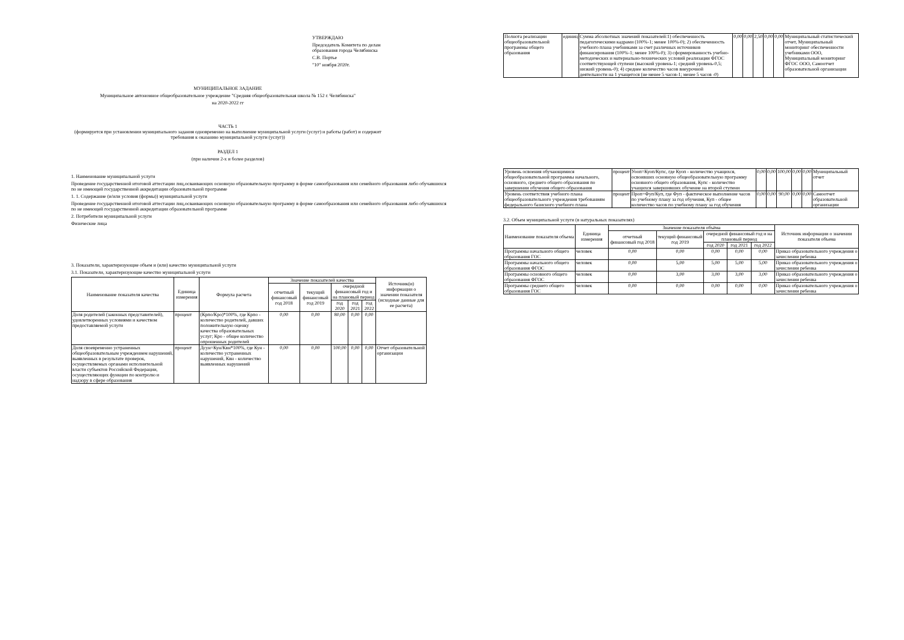УТВЕРЖДАЮ
Председатель Комитета по делам
образования города Челябинска
С.В. Портье
"10" ноября 2020г.
МУНИЦИПАЛЬНОЕ ЗАДАНИЕ
Муниципальное автономное общеобразовательное учреждение "Средняя общеобразовательная школа № 152 г. Челябинска"
на 2020-2022 гг
ЧАСТЬ 1
(формируется при установлении муниципального задания одновременно на выполнение муниципальной услуги (услуг) и работы (работ) и содержит требования к оказанию муниципальной услуги (услуг))
РАЗДЕЛ 1
(при наличии 2-х и более разделов)
1. Наименование муниципальной услуги
Проведение государственной итоговой аттестации лиц,осваивающих основную образовательную программу в форме самообразования или семейного образования либо обучавшихся по не имеющей государственной аккредитации образовательной программе
1. 1. Содержание (и/или условия (формы)) муниципальной услуги
Проведение государственной итоговой аттестации лиц,осваивающих основную образовательную программу в форме самообразования или семейного образования либо обучавшихся по не имеющей государственной аккредитации образовательной программе
2. Потребители муниципальной услуги
Физические лица
3. Показатели, характеризующие объем и (или) качество муниципальной услуги
3.1. Показатели, характеризующие качество муниципальной услуги
| Наименование показателя качества | Единица измерения | Формула расчета | Значение показателей качества | | | | | Источник(и) информации о значении показателя (исходные данные для ее расчета) |
| --- | --- | --- | --- | --- | --- | --- | --- | --- |
| | | | отчетный финансовый год 2018 | текущий финансовый год 2019 | очередной финансовый год и на плановый период | | | |
| | | | | | год 2020 | год 2021 | год 2022 | |
| Доля родителей (законных представителей), удовлетворенных условиями и качеством предоставляемой услуги | процент | (Крпо/Кро)*100%, где Крпо - количество родителей, давших положительную оценку качества образовательных услуг; Кро - общее количество опрошенных родителей | 0,00 | 0,00 | 80,00 | 0,00 | 0,00 | |
| Доля своевременно устраненных общеобразовательным учреждением нарушений, выявленных в результате проверок, осуществляемых органами исполнительной власти субъектов Российской Федерации, осуществляющих функции по контролю и надзору в сфере образования | процент | Дсун=Кун/Квн*100%, где Кун - количество устраненных нарушений, Квн - количество выявленных нарушений | 0,00 | 0,00 | 100,00 | 0,00 | 0,00 | Отчет образовательной организации |
| Полнота реализации общеобразовательной программы общего образования | единиц | Сумма абсолютных значений показателей:1) обеспеченность педагогическими кадрами (100%-1; менее 100%-0); 2) обеспеченность учебного плана учебниками за счет различных источников финансирования (100%-1; менее 100%-0); 3) сформированность учебно-методических и материально-технических условий реализации ФГОС соответствующей ступени (высокий уровень-1; средний уровень-0,5; низкий уровень-0); 4) среднее количество часов внеурочной деятельности на 1 учащегося (не менее 5 часов-1; менее 5 часов -0) | 0,00 | 0,00 | 2,50 | 0,00 | 0,00 | Муниципальный статистический отчет, Муниципальный мониторинг обеспеченности учебниками ООО, Муниципальный мониторинг ФГОС ООО, Самоотчет образовательной организации |
| Уровень освоения обучающимися общеобразовательной программы начального, основного, среднего общего образования по завершении обучения общего образования | процент | Уооп=Куоп/Купс, где Куоп - количество учащихся, освоивших основную общеобразовательную программу основного общего образования, Купс - количество учащихся завершивших обучение на второй ступени | 0,00 | 0,00 | 100,00 | 0,00 | 0,00 | Муниципальный отчет |
| Уровень соответствия учебного плана общеобразовательного учреждения требованиям федерального базисного учебного плана | процент | Проп=Фуп/Куп, где Фуп - фактическое выполнение часов по учебному плану за год обучения, Куп - общее количество часов по учебному плану за год обучения | 0,00 | 0,00 | 90,00 | 0,00 | 0,00 | Самоотчет образовательной организации |
3.2. Объем муниципальной услуги (в натуральных показателях)
| Наименование показателя объема | Единица измерения | Значение показателя объёма | | | | | Источник информации о значении показателя объема |
| --- | --- | --- | --- | --- | --- | --- | --- |
| | | отчетный финансовый год 2018 | текущий финансовый год 2019 | очередной финансовый год и на плановый период | | | |
| | | | | год 2020 | год 2021 | год 2022 | |
| Программы начального общего образования ГОС | человек | 0,00 | 0,00 | 0,00 | 0,00 | 0,00 | Приказ образовательного учреждения о зачислении ребенка |
| Программы начального общего образования ФГОС | человек | 0,00 | 5,00 | 5,00 | 5,00 | 5,00 | Приказ образовательного учреждения о зачислении ребенка |
| Программы основного общего образования ФГОС | человек | 0,00 | 3,00 | 3,00 | 3,00 | 3,00 | Приказ образовательного учреждения о зачислении ребенка |
| Программы среднего общего образования ГОС | человек | 0,00 | 0,00 | 0,00 | 0,00 | 0,00 | Приказ образовательного учреждения о зачислении ребенка |